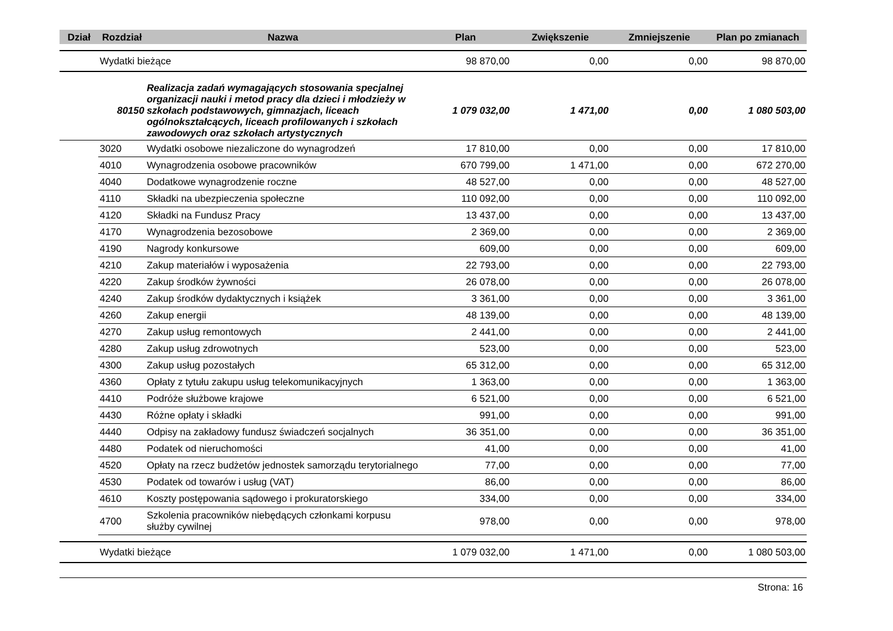| Dział | Rozdział | Nazwa | Plan | Zwiększenie | Zmniejszenie | Plan po zmianach |
| --- | --- | --- | --- | --- | --- | --- |
| | Wydatki bieżące | | 98 870,00 | 0,00 | 0,00 | 98 870,00 |
| 80150 | | Realizacja zadań wymagających stosowania specjalnej organizacji nauki i metod pracy dla dzieci i młodzieży w szkołach podstawowych, gimnazjach, liceach ogólnokształcących, liceach profilowanych i szkołach zawodowych oraz szkołach artystycznych | 1 079 032,00 | 1 471,00 | 0,00 | 1 080 503,00 |
| | 3020 | Wydatki osobowe niezaliczone do wynagrodzeń | 17 810,00 | 0,00 | 0,00 | 17 810,00 |
| | 4010 | Wynagrodzenia osobowe pracowników | 670 799,00 | 1 471,00 | 0,00 | 672 270,00 |
| | 4040 | Dodatkowe wynagrodzenie roczne | 48 527,00 | 0,00 | 0,00 | 48 527,00 |
| | 4110 | Składki na ubezpieczenia społeczne | 110 092,00 | 0,00 | 0,00 | 110 092,00 |
| | 4120 | Składki na Fundusz Pracy | 13 437,00 | 0,00 | 0,00 | 13 437,00 |
| | 4170 | Wynagrodzenia bezosobowe | 2 369,00 | 0,00 | 0,00 | 2 369,00 |
| | 4190 | Nagrody konkursowe | 609,00 | 0,00 | 0,00 | 609,00 |
| | 4210 | Zakup materiałów i wyposażenia | 22 793,00 | 0,00 | 0,00 | 22 793,00 |
| | 4220 | Zakup środków żywności | 26 078,00 | 0,00 | 0,00 | 26 078,00 |
| | 4240 | Zakup środków dydaktycznych i książek | 3 361,00 | 0,00 | 0,00 | 3 361,00 |
| | 4260 | Zakup energii | 48 139,00 | 0,00 | 0,00 | 48 139,00 |
| | 4270 | Zakup usług remontowych | 2 441,00 | 0,00 | 0,00 | 2 441,00 |
| | 4280 | Zakup usług zdrowotnych | 523,00 | 0,00 | 0,00 | 523,00 |
| | 4300 | Zakup usług pozostałych | 65 312,00 | 0,00 | 0,00 | 65 312,00 |
| | 4360 | Opłaty z tytułu zakupu usług telekomunikacyjnych | 1 363,00 | 0,00 | 0,00 | 1 363,00 |
| | 4410 | Podróże służbowe krajowe | 6 521,00 | 0,00 | 0,00 | 6 521,00 |
| | 4430 | Różne opłaty i składki | 991,00 | 0,00 | 0,00 | 991,00 |
| | 4440 | Odpisy na zakładowy fundusz świadczeń socjalnych | 36 351,00 | 0,00 | 0,00 | 36 351,00 |
| | 4480 | Podatek od nieruchomości | 41,00 | 0,00 | 0,00 | 41,00 |
| | 4520 | Opłaty na rzecz budżetów jednostek samorządu terytorialnego | 77,00 | 0,00 | 0,00 | 77,00 |
| | 4530 | Podatek od towarów i usług (VAT) | 86,00 | 0,00 | 0,00 | 86,00 |
| | 4610 | Koszty postępowania sądowego i prokuratorskiego | 334,00 | 0,00 | 0,00 | 334,00 |
| | 4700 | Szkolenia pracowników niebędących członkami korpusu służby cywilnej | 978,00 | 0,00 | 0,00 | 978,00 |
| | Wydatki bieżące | | 1 079 032,00 | 1 471,00 | 0,00 | 1 080 503,00 |
Strona: 16